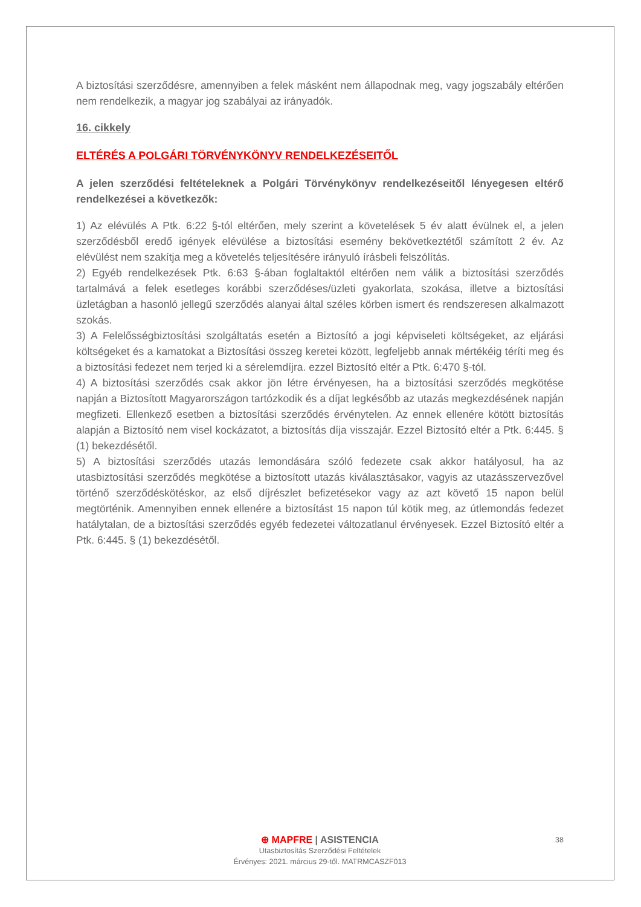A biztosítási szerződésre, amennyiben a felek másként nem állapodnak meg, vagy jogszabály eltérően nem rendelkezik, a magyar jog szabályai az irányadók.
16. cikkely
ELTÉRÉS A POLGÁRI TÖRVÉNYKÖNYV RENDELKEZÉSEITŐL
A jelen szerződési feltételeknek a Polgári Törvénykönyv rendelkezéseitől lényegesen eltérő rendelkezései a következők:
1) Az elévülés A Ptk. 6:22 §-tól eltérően, mely szerint a követelések 5 év alatt évülnek el, a jelen szerződésből eredő igények elévülése a biztosítási esemény bekövetkeztétől számított 2 év. Az elévülést nem szakítja meg a követelés teljesítésére irányuló írásbeli felszólítás.
2) Egyéb rendelkezések Ptk. 6:63 §-ában foglaltaktól eltérően nem válik a biztosítási szerződés tartalmává a felek esetleges korábbi szerződéses/üzleti gyakorlata, szokása, illetve a biztosítási üzletágban a hasonló jellegű szerződés alanyai által széles körben ismert és rendszeresen alkalmazott szokás.
3) A Felelősségbiztosítási szolgáltatás esetén a Biztosító a jogi képviseleti költségeket, az eljárási költségeket és a kamatokat a Biztosítási összeg keretei között, legfeljebb annak mértékéig téríti meg és a biztosítási fedezet nem terjed ki a sérelemdíjra. ezzel Biztosító eltér a Ptk. 6:470 §-tól.
4) A biztosítási szerződés csak akkor jön létre érvényesen, ha a biztosítási szerződés megkötése napján a Biztosított Magyarországon tartózkodik és a díjat legkésőbb az utazás megkezdésének napján megfizeti. Ellenkező esetben a biztosítási szerződés érvénytelen. Az ennek ellenére kötött biztosítás alapján a Biztosító nem visel kockázatot, a biztosítás díja visszajár. Ezzel Biztosító eltér a Ptk. 6:445. § (1) bekezdésétől.
5) A biztosítási szerződés utazás lemondására szóló fedezete csak akkor hatályosul, ha az utasbiztosítási szerződés megkötése a biztosított utazás kiválasztásakor, vagyis az utazásszervezővel történő szerződéskötéskor, az első díjrészlet befizetésekor vagy az azt követő 15 napon belül megtörténik. Amennyiben ennek ellenére a biztosítást 15 napon túl kötik meg, az útlemondás fedezet hatálytalan, de a biztosítási szerződés egyéb fedezetei változatlanul érvényesek. Ezzel Biztosító eltér a Ptk. 6:445. § (1) bekezdésétől.
38
⊕ MAPFRE | ASISTENCIA
Utasbiztosítás Szerződési Feltételek
Érvényes: 2021. március 29-től. MATRMCASZF013